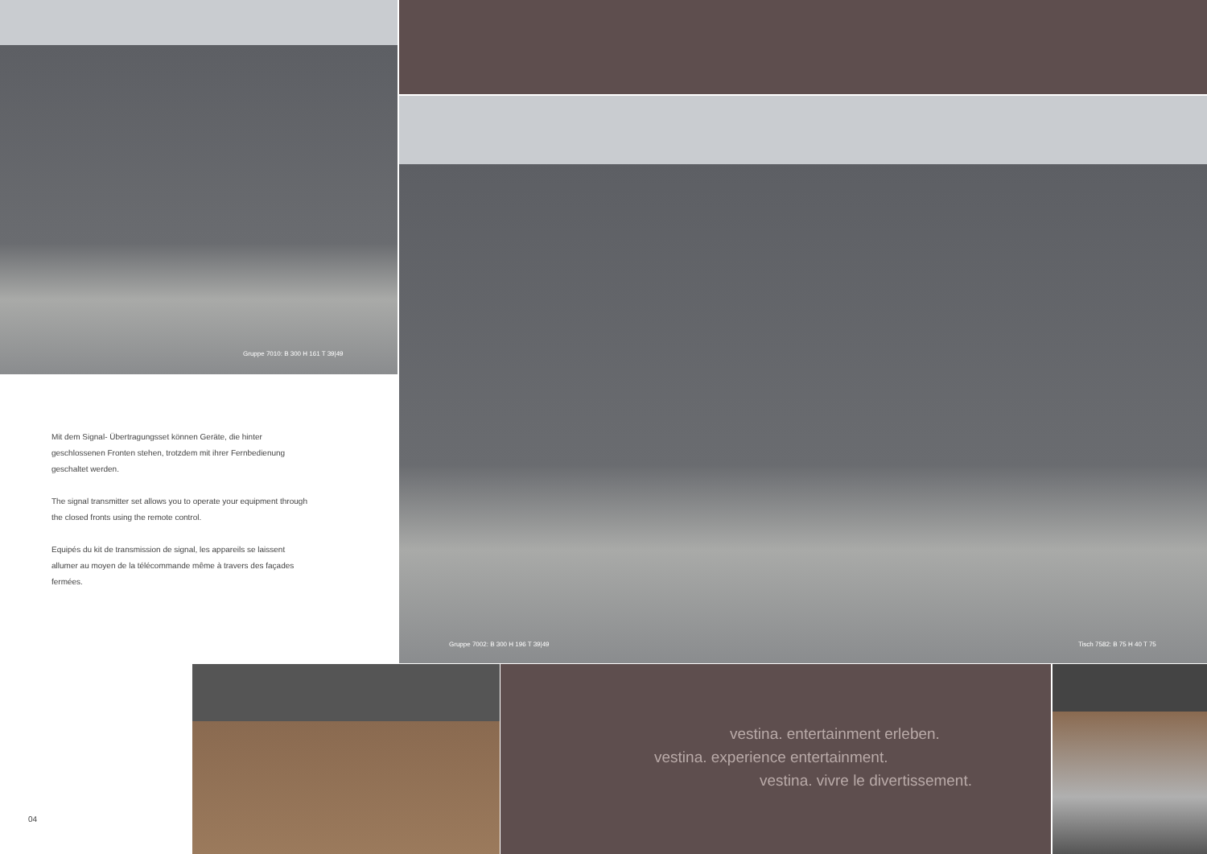Gruppe 7010: B 300 H 161 T 39|49
Gruppe 7002: B 300 H 196 T 39|49
Tisch 7582: B 75 H 40 T 75
Mit dem Signal- Übertragungsset können Geräte, die hinter geschlossenen Fronten stehen, trotzdem mit ihrer Fernbedienung geschaltet werden.
The signal transmitter set allows you to operate your equipment through the closed fronts using the remote control.
Equipés du kit de transmission de signal, les appareils se laissent allumer au moyen de la télécommande même à travers des façades fermées.
vestina. entertainment erleben.
vestina. experience entertainment.
vestina. vivre le divertissement.
04